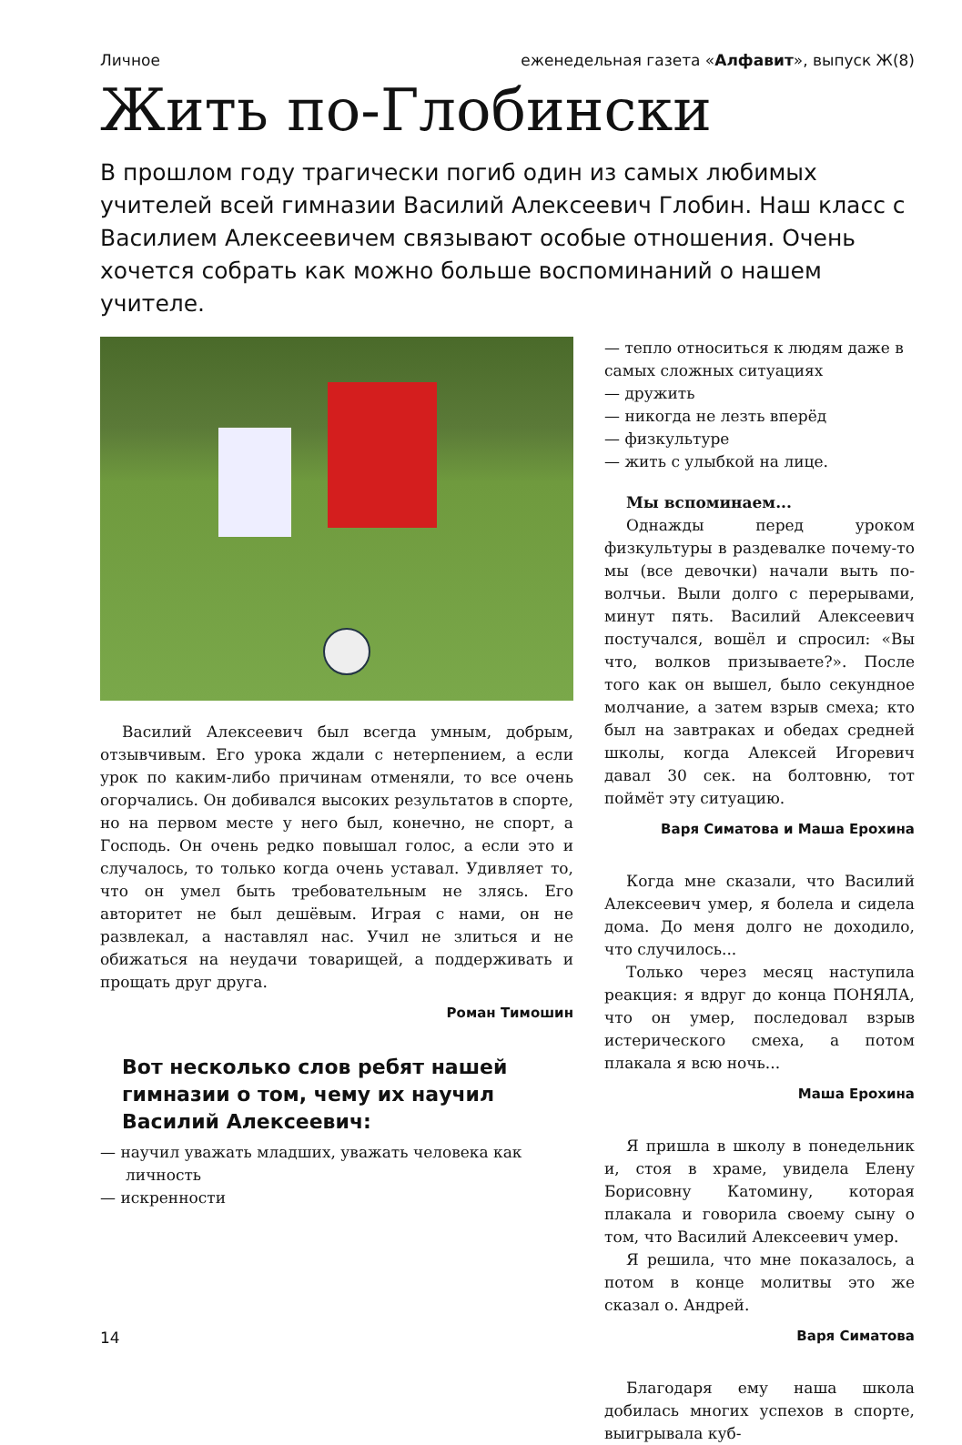Личное еженедельная газета «Алфавит», выпуск Ж(8)
Жить по-Глобински
В прошлом году трагически погиб один из самых любимых учителей всей гимназии Василий Алексеевич Глобин. Наш класс с Василием Алексеевичем связывают особые отношения. Очень хочется собрать как можно больше воспоминаний о нашем учителе.
Василий Алексеевич был всегда умным, добрым, отзывчивым. Его урока ждали с нетерпением, а если урок по каким-либо причинам отменяли, то все очень огорчались. Он добивался высоких результатов в спорте, но на первом месте у него был, конечно, не спорт, а Господь. Он очень редко повышал голос, а если это и случалось, то только когда очень уставал. Удивляет то, что он умел быть требовательным не злясь. Его авторитет не был дешёвым. Играя с нами, он не развлекал, а наставлял нас. Учил не злиться и не обижаться на неудачи товарищей, а поддерживать и прощать друг друга.
Роман Тимошин
Вот несколько слов ребят нашей гимназии о том, чему их научил Василий Алексеевич:
— научил уважать младших, уважать человека как личность
— искренности
— тепло относиться к людям даже в самых сложных ситуациях
— дружить
— никогда не лезть вперёд
— физкультуре
— жить с улыбкой на лице.
Мы вспоминаем...
Однажды перед уроком физкультуры в раздевалке почему-то мы (все девочки) начали выть по-волчьи. Выли долго с перерывами, минут пять. Василий Алексеевич постучался, вошёл и спросил: «Вы что, волков призываете?». После того как он вышел, было секундное молчание, а затем взрыв смеха; кто был на завтраках и обедах средней школы, когда Алексей Игоревич давал 30 сек. на болтовню, тот поймёт эту ситуацию.
Варя Симатова и Маша Ерохина
Когда мне сказали, что Василий Алексеевич умер, я болела и сидела дома. До меня долго не доходило, что случилось...
Только через месяц наступила реакция: я вдруг до конца ПОНЯЛА, что он умер, последовал взрыв истерического смеха, а потом плакала я всю ночь...
Маша Ерохина
Я пришла в школу в понедельник и, стоя в храме, увидела Елену Борисовну Катомину, которая плакала и говорила своему сыну о том, что Василий Алексеевич умер.
Я решила, что мне показалось, а потом в конце молитвы это же сказал о. Андрей.
Варя Симатова
Благодаря ему наша школа добилась многих успехов в спорте, выигрывала куб-
14